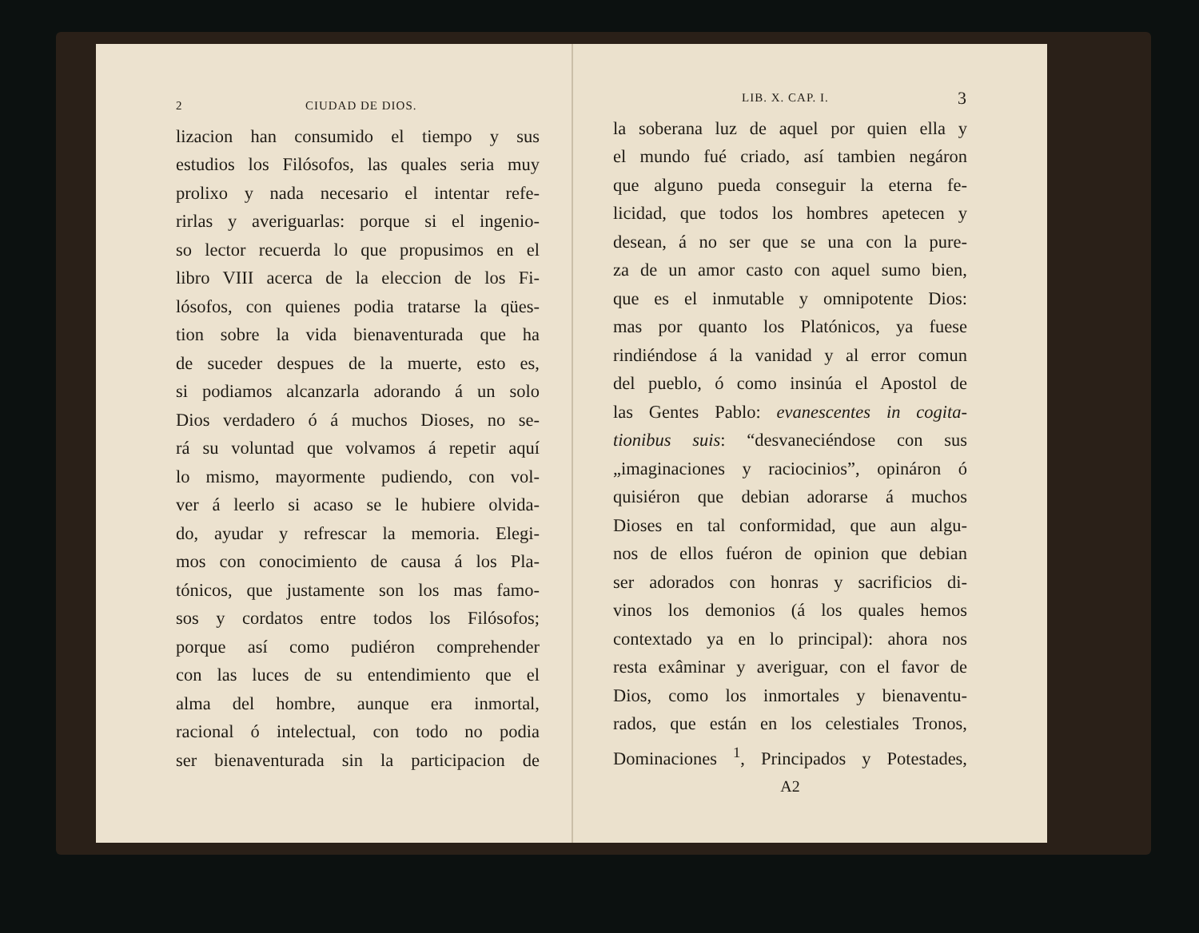2 CIUDAD DE DIOS.
lizacion han consumido el tiempo y sus
estudios los Filósofos, las quales seria muy
prolixo y nada necesario el intentar refe-
rirlas y averiguarlas: porque si el ingenio-
so lector recuerda lo que propusimos en el
libro VIII acerca de la eleccion de los Fi-
lósofos, con quienes podia tratarse la qües-
tion sobre la vida bienaventurada que ha
de suceder despues de la muerte, esto es,
si podiamos alcanzarla adorando á un solo
Dios verdadero ó á muchos Dioses, no se-
rá su voluntad que volvamos á repetir aquí
lo mismo, mayormente pudiendo, con vol-
ver á leerlo si acaso se le hubiere olvida-
do, ayudar y refrescar la memoria. Elegi-
mos con conocimiento de causa á los Pla-
tónicos, que justamente son los mas famo-
sos y cordatos entre todos los Filósofos;
porque así como pudiéron comprehender
con las luces de su entendimiento que el
alma del hombre, aunque era inmortal,
racional ó intelectual, con todo no podia
ser bienaventurada sin la participacion de
LIB. X. CAP. I. 3
la soberana luz de aquel por quien ella y
el mundo fué criado, así tambien negáron
que alguno pueda conseguir la eterna fe-
licidad, que todos los hombres apetecen y
desean, á no ser que se una con la pure-
za de un amor casto con aquel sumo bien,
que es el inmutable y omnipotente Dios:
mas por quanto los Platónicos, ya fuese
rindiéndose á la vanidad y al error comun
del pueblo, ó como insinúa el Apostol de
las Gentes Pablo: evanescentes in cogita-
tionibus suis: “desvaneciéndose con sus
„imaginaciones y raciocinios”, opináron ó
quisiéron que debian adorarse á muchos
Dioses en tal conformidad, que aun algu-
nos de ellos fuéron de opinion que debian
ser adorados con honras y sacrificios di-
vinos los demonios (á los quales hemos
contextado ya en lo principal): ahora nos
resta exâminar y averiguar, con el favor de
Dios, como los inmortales y bienaventu-
rados, que están en los celestiales Tronos,
Dominaciones <sup>1</sup>, Principados y Potestades,
A2